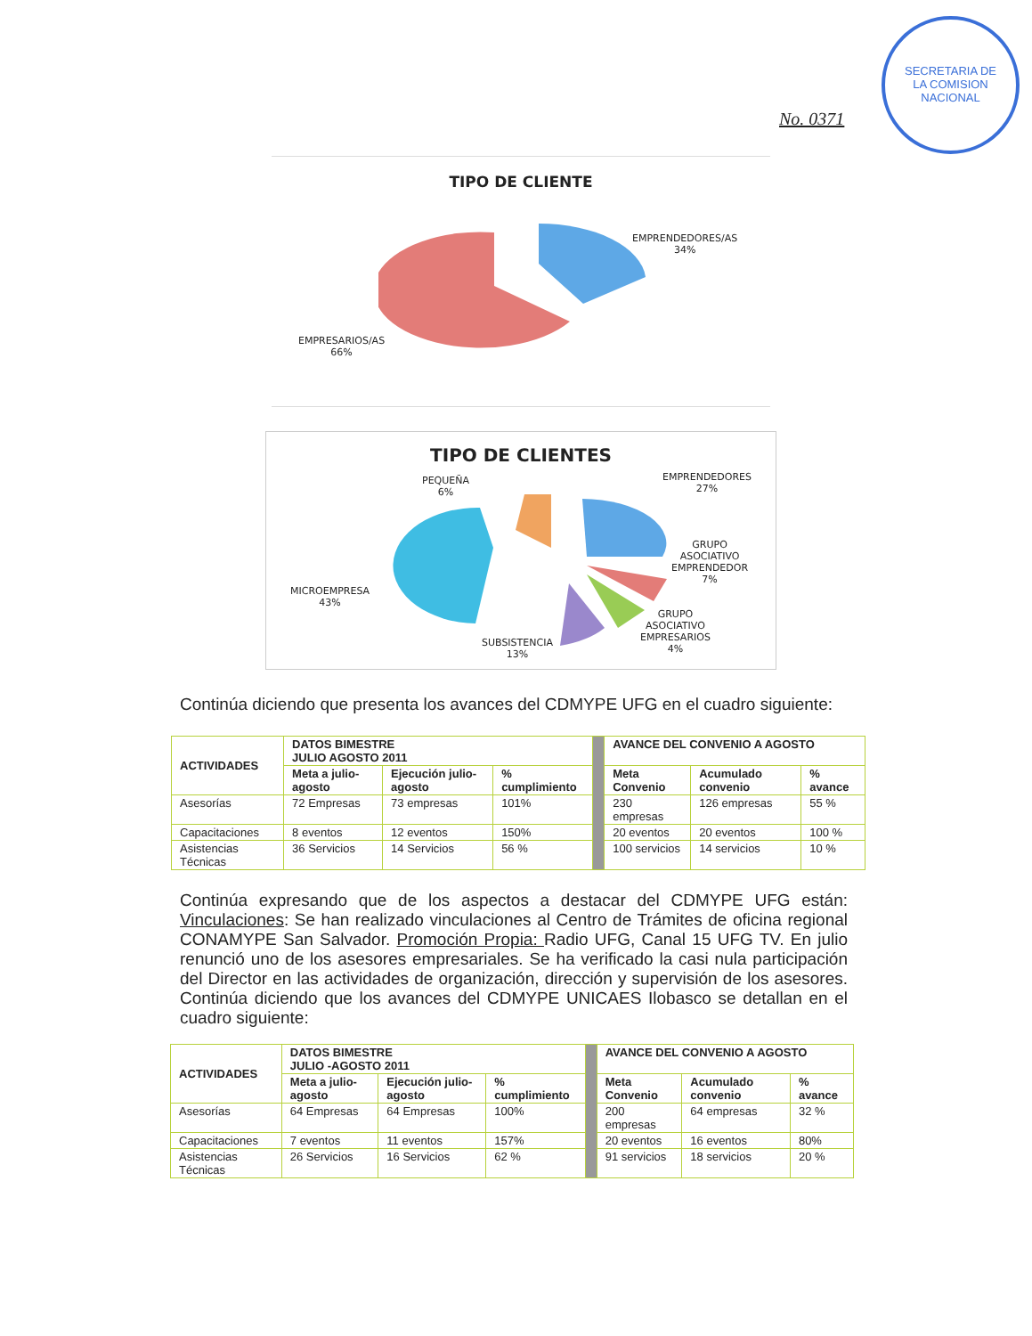No. 0371
SECRETARIA DE
LA COMISION
NACIONAL
TIPO DE CLIENTE
EMPRENDEDORES/AS
34%
EMPRESARIOS/AS
66%
TIPO DE CLIENTES
PEQUEÑA
6%
EMPRENDEDORES
27%
GRUPO
ASOCIATIVO
EMPRENDEDOR
7%
MICROEMPRESA
43%
SUBSISTENCIA
13%
GRUPO
ASOCIATIVO
EMPRESARIOS
4%
Continúa diciendo que presenta los avances del CDMYPE UFG en el cuadro siguiente:
| ACTIVIDADES | DATOS BIMESTRE JULIO AGOSTO 2011 | | | | AVANCE DEL CONVENIO A AGOSTO | | |
| | Meta a julio-agosto | Ejecución julio-agosto | % cumplimiento | | Meta Convenio | Acumulado convenio | % avance |
| Asesorías | 72 Empresas | 73 empresas | 101% | | 230 empresas | 126 empresas | 55 % |
| Capacitaciones | 8 eventos | 12 eventos | 150% | | 20 eventos | 20 eventos | 100 % |
| Asistencias Técnicas | 36 Servicios | 14 Servicios | 56 % | | 100 servicios | 14 servicios | 10 % |
Continúa expresando que de los aspectos a destacar del CDMYPE UFG están: Vinculaciones: Se han realizado vinculaciones al Centro de Trámites de oficina regional CONAMYPE San Salvador. Promoción Propia: Radio UFG, Canal 15 UFG TV. En julio renunció uno de los asesores empresariales. Se ha verificado la casi nula participación del Director en las actividades de organización, dirección y supervisión de los asesores. Continúa diciendo que los avances del CDMYPE UNICAES Ilobasco se detallan en el cuadro siguiente:
| ACTIVIDADES | DATOS BIMESTRE JULIO -AGOSTO 2011 | | | | AVANCE DEL CONVENIO A AGOSTO | | |
| | Meta a julio-agosto | Ejecución julio-agosto | % cumplimiento | | Meta Convenio | Acumulado convenio | % avance |
| Asesorías | 64 Empresas | 64 Empresas | 100% | | 200 empresas | 64 empresas | 32 % |
| Capacitaciones | 7 eventos | 11 eventos | 157% | | 20 eventos | 16 eventos | 80% |
| Asistencias Técnicas | 26 Servicios | 16 Servicios | 62 % | | 91 servicios | 18 servicios | 20 % |